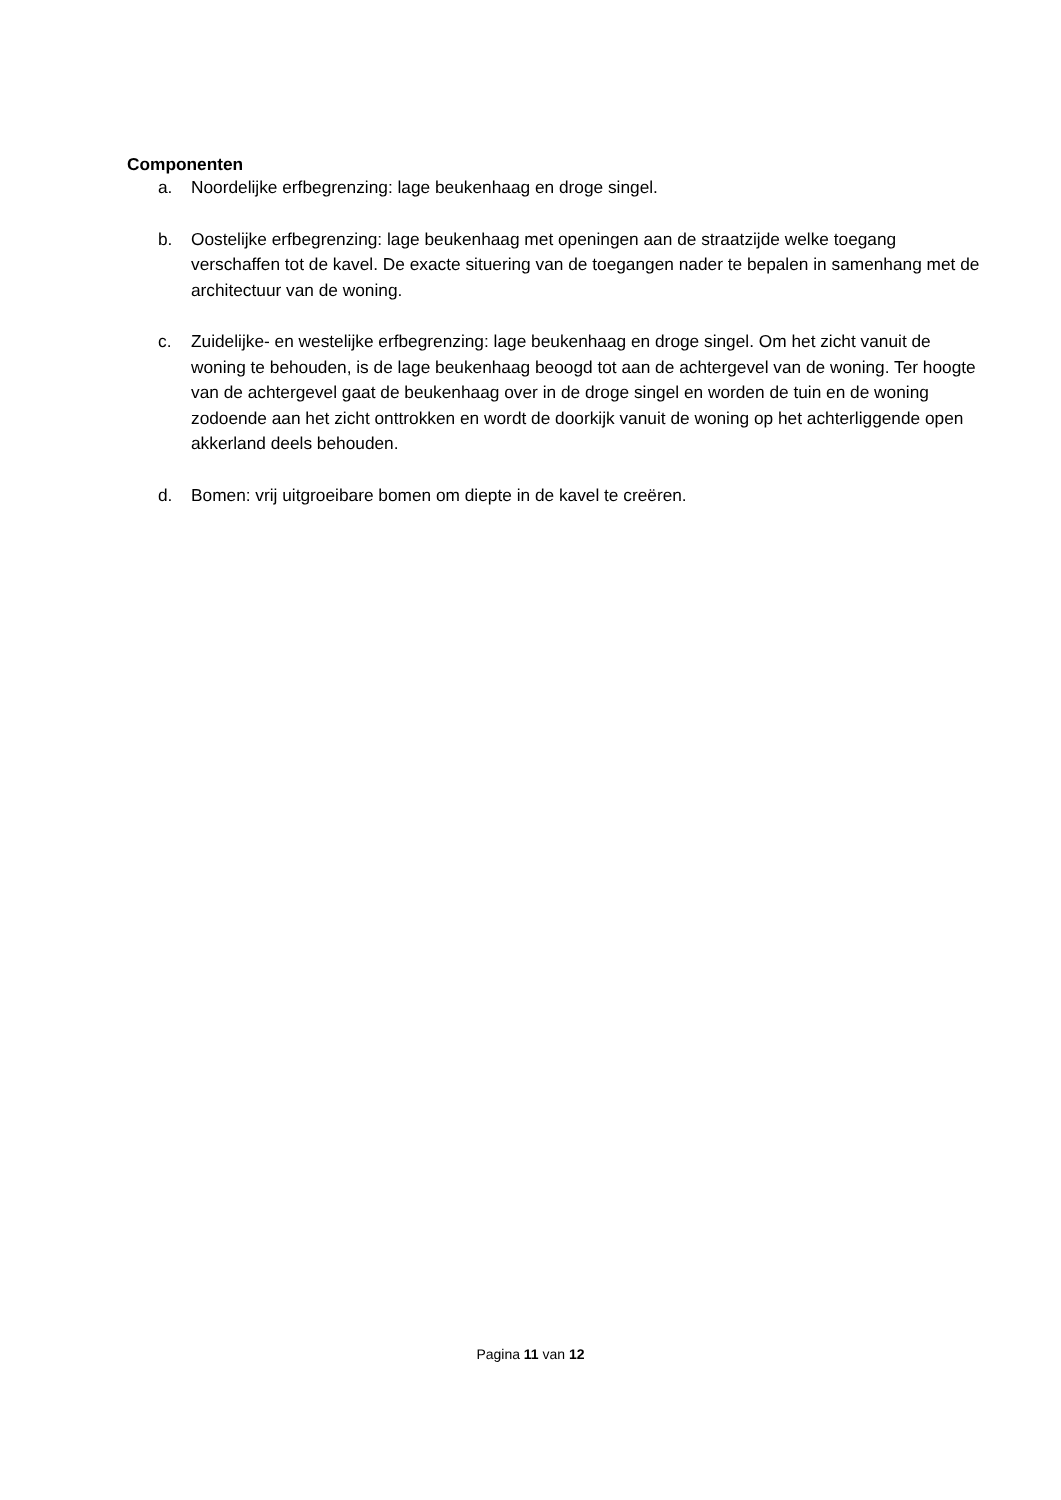Componenten
a. Noordelijke erfbegrenzing: lage beukenhaag en droge singel.
b. Oostelijke erfbegrenzing: lage beukenhaag met openingen aan de straatzijde welke toegang verschaffen tot de kavel. De exacte situering van de toegangen nader te bepalen in samenhang met de architectuur van de woning.
c. Zuidelijke- en westelijke erfbegrenzing: lage beukenhaag en droge singel. Om het zicht vanuit de woning te behouden, is de lage beukenhaag beoogd tot aan de achtergevel van de woning. Ter hoogte van de achtergevel gaat de beukenhaag over in de droge singel en worden de tuin en de woning zodoende aan het zicht onttrokken en wordt de doorkijk vanuit de woning op het achterliggende open akkerland deels behouden.
d. Bomen: vrij uitgroeibare bomen om diepte in de kavel te creëren.
Pagina 11 van 12